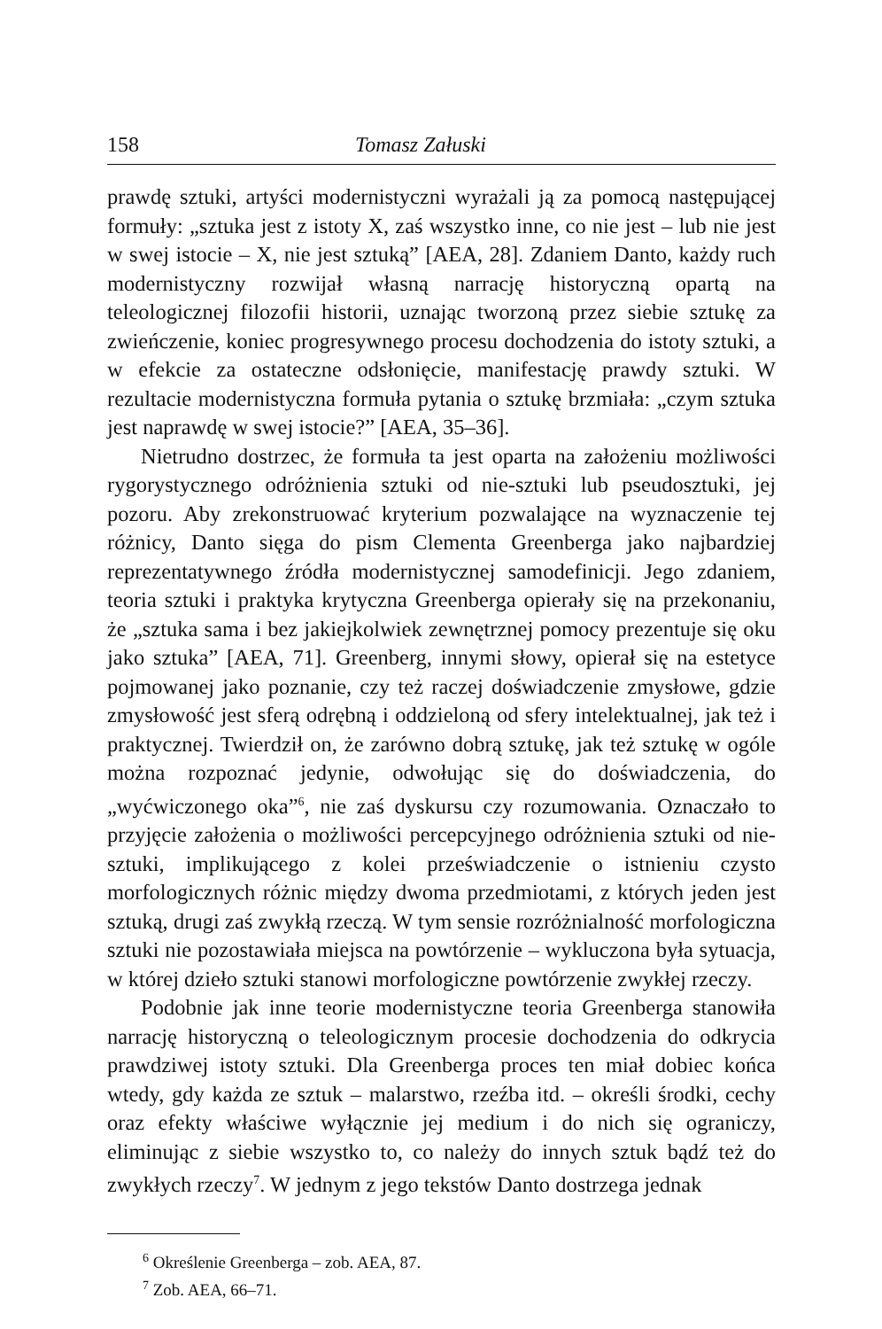158 Tomasz Załuski
prawdę sztuki, artyści modernistyczni wyrażali ją za pomocą następującej formuły: „sztuka jest z istoty X, zaś wszystko inne, co nie jest – lub nie jest w swej istocie – X, nie jest sztuką” [AEA, 28]. Zdaniem Danto, każdy ruch modernistyczny rozwijał własną narrację historyczną opartą na teleologicznej filozofii historii, uznając tworzoną przez siebie sztukę za zwieńczenie, koniec progresywnego procesu dochodzenia do istoty sztuki, a w efekcie za ostateczne odsłonięcie, manifestację prawdy sztuki. W rezultacie modernistyczna formuła pytania o sztukę brzmiała: „czym sztuka jest naprawdę w swej istocie?” [AEA, 35–36].
Nietrudno dostrzec, że formuła ta jest oparta na założeniu możliwości rygorystycznego odróżnienia sztuki od nie-sztuki lub pseudosztuki, jej pozoru. Aby zrekonstruować kryterium pozwalające na wyznaczenie tej różnicy, Danto sięga do pism Clementa Greenberga jako najbardziej reprezentatywnego źródła modernistycznej samodefinicji. Jego zdaniem, teoria sztuki i praktyka krytyczna Greenberga opierały się na przekonaniu, że „sztuka sama i bez jakiejkolwiek zewnętrznej pomocy prezentuje się oku jako sztuka” [AEA, 71]. Greenberg, innymi słowy, opierał się na estetyce pojmowanej jako poznanie, czy też raczej doświadczenie zmysłowe, gdzie zmysłowość jest sferą odrębną i oddzieloną od sfery intelektualnej, jak też i praktycznej. Twierdził on, że zarówno dobrą sztukę, jak też sztukę w ogóle można rozpoznać jedynie, odwołując się do doświadczenia, do „wyćwiczonego oka”<sup>6</sup>, nie zaś dyskursu czy rozumowania. Oznaczało to przyjęcie założenia o możliwości percepcyjnego odróżnienia sztuki od nie-sztuki, implikującego z kolei przeświadczenie o istnieniu czysto morfologicznych różnic między dwoma przedmiotami, z których jeden jest sztuką, drugi zaś zwykłą rzeczą. W tym sensie rozróżnialność morfologiczna sztuki nie pozostawiała miejsca na powtórzenie – wykluczona była sytuacja, w której dzieło sztuki stanowi morfologiczne powtórzenie zwykłej rzeczy.
Podobnie jak inne teorie modernistyczne teoria Greenberga stanowiła narrację historyczną o teleologicznym procesie dochodzenia do odkrycia prawdziwej istoty sztuki. Dla Greenberga proces ten miał dobiec końca wtedy, gdy każda ze sztuk – malarstwo, rzeźba itd. – określi środki, cechy oraz efekty właściwe wyłącznie jej medium i do nich się ograniczy, eliminując z siebie wszystko to, co należy do innych sztuk bądź też do zwykłych rzeczy<sup>7</sup>. W jednym z jego tekstów Danto dostrzega jednak
<sup>6</sup> Określenie Greenberga – zob. AEA, 87.
<sup>7</sup> Zob. AEA, 66–71.